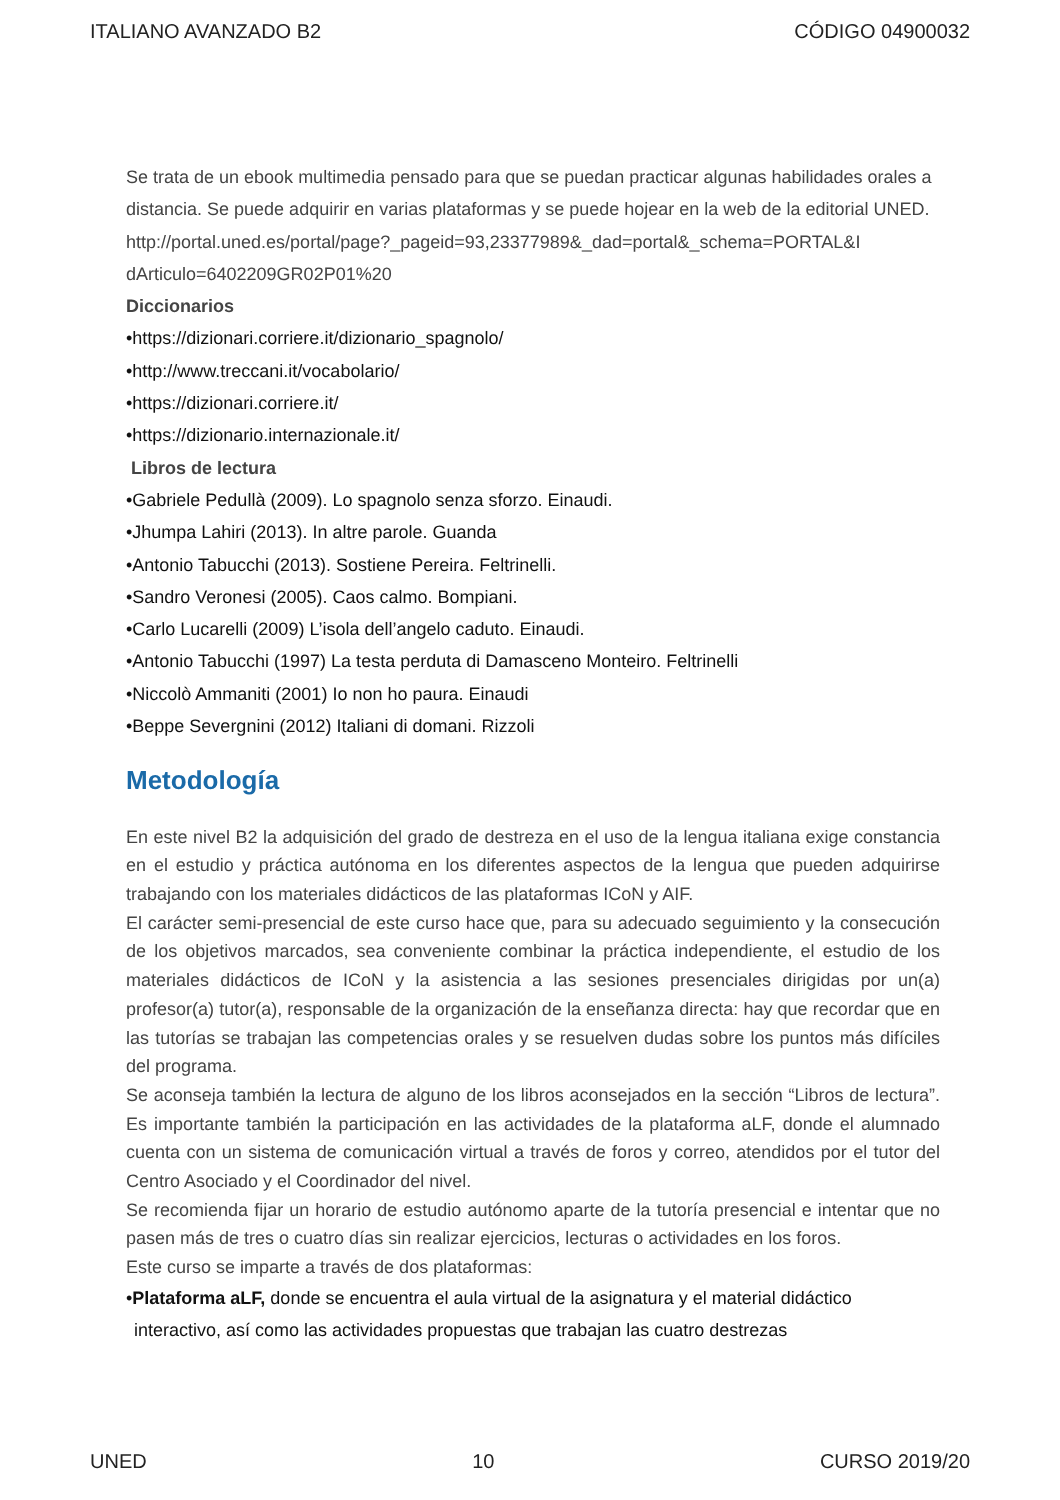ITALIANO AVANZADO B2 CÓDIGO 04900032
Se trata de un ebook multimedia pensado para que se puedan practicar algunas habilidades orales a distancia. Se puede adquirir en varias plataformas y se puede hojear en la web de la editorial UNED.
http://portal.uned.es/portal/page?_pageid=93,23377989&_dad=portal&_schema=PORTAL&I dArticulo=6402209GR02P01%20
Diccionarios
•https://dizionari.corriere.it/dizionario_spagnolo/
•http://www.treccani.it/vocabolario/
•https://dizionari.corriere.it/
•https://dizionario.internazionale.it/
Libros de lectura
•Gabriele Pedullà (2009). Lo spagnolo senza sforzo. Einaudi.
•Jhumpa Lahiri (2013). In altre parole. Guanda
•Antonio Tabucchi (2013). Sostiene Pereira. Feltrinelli.
•Sandro Veronesi (2005). Caos calmo. Bompiani.
•Carlo Lucarelli (2009) L’isola dell’angelo caduto. Einaudi.
•Antonio Tabucchi (1997) La testa perduta di Damasceno Monteiro. Feltrinelli
•Niccolò Ammaniti (2001) Io non ho paura. Einaudi
•Beppe Severgnini (2012) Italiani di domani. Rizzoli
Metodología
En este nivel B2 la adquisición del grado de destreza en el uso de la lengua italiana exige constancia en el estudio y práctica autónoma en los diferentes aspectos de la lengua que pueden adquirirse trabajando con los materiales didácticos de las plataformas ICoN y AIF.
El carácter semi-presencial de este curso hace que, para su adecuado seguimiento y la consecución de los objetivos marcados, sea conveniente combinar la práctica independiente, el estudio de los materiales didácticos de ICoN y la asistencia a las sesiones presenciales dirigidas por un(a) profesor(a) tutor(a), responsable de la organización de la enseñanza directa: hay que recordar que en las tutorías se trabajan las competencias orales y se resuelven dudas sobre los puntos más difíciles del programa.
Se aconseja también la lectura de alguno de los libros aconsejados en la sección “Libros de lectura”. Es importante también la participación en las actividades de la plataforma aLF, donde el alumnado cuenta con un sistema de comunicación virtual a través de foros y correo, atendidos por el tutor del Centro Asociado y el Coordinador del nivel.
Se recomienda fijar un horario de estudio autónomo aparte de la tutoría presencial e intentar que no pasen más de tres o cuatro días sin realizar ejercicios, lecturas o actividades en los foros.
Este curso se imparte a través de dos plataformas:
•Plataforma aLF, donde se encuentra el aula virtual de la asignatura y el material didáctico interactivo, así como las actividades propuestas que trabajan las cuatro destrezas
UNED 10 CURSO 2019/20